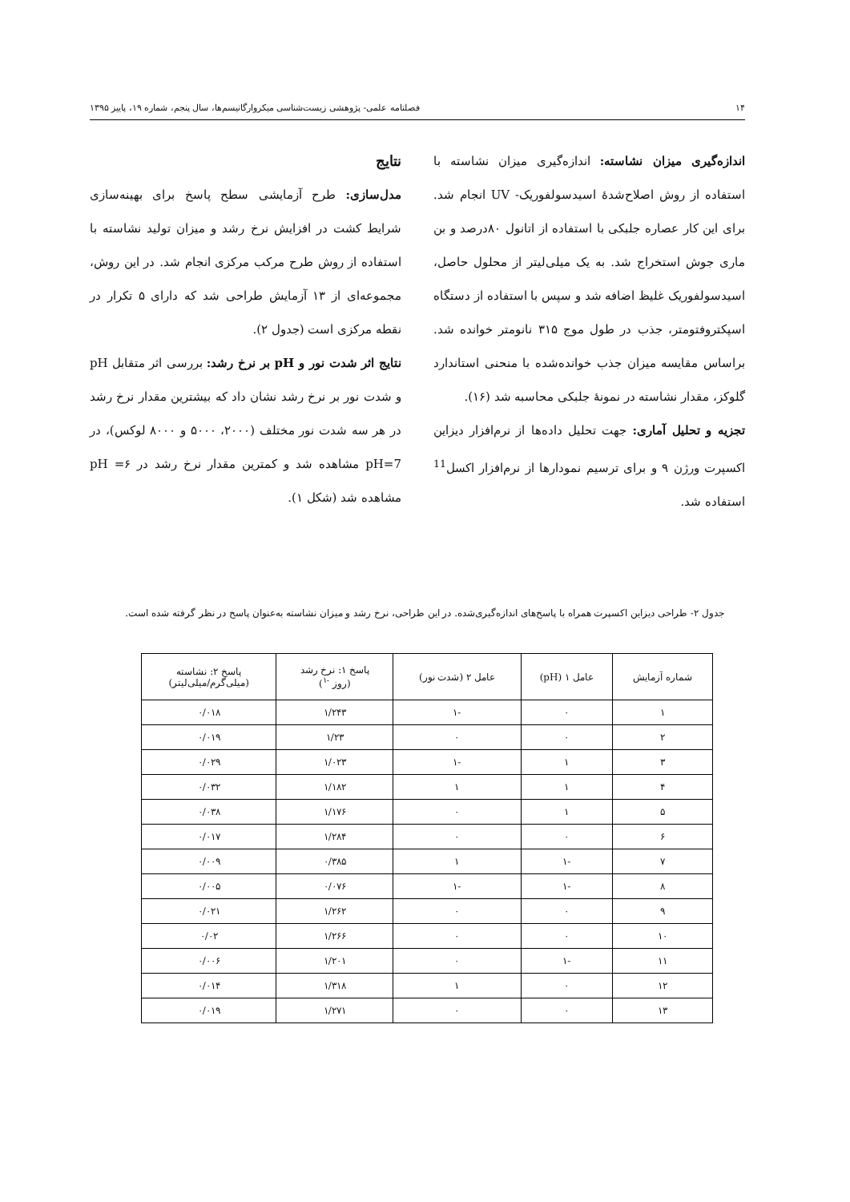۱۴ فصلنامه علمی- پژوهشی زیست‌شناسی میکروارگانیسم‌ها، سال پنجم، شماره ۱۹، پاییز ۱۳۹۵
اندازه‌گیری میزان نشاسته: اندازه‌گیری میزان نشاسته با استفاده از روش اصلاح‌شدهٔ اسیدسولفوریک- UV انجام شد. برای این کار عصاره جلبکی با استفاده از اتانول ۸۰درصد و بن ماری جوش استخراج شد. به یک میلی‌لیتر از محلول حاصل، اسیدسولفوریک غلیظ اضافه شد و سپس با استفاده از دستگاه اسپکتروفتومتر، جذب در طول موج ۳۱۵ نانومتر خوانده شد. براساس مقایسه میزان جذب خوانده‌شده با منحنی استاندارد گلوکز، مقدار نشاسته در نمونهٔ جلبکی محاسبه شد (۱۶).
تجزیه و تحلیل آماری: جهت تحلیل داده‌ها از نرم‌افزار دیزاین اکسپرت ورژن ۹ و برای ترسیم نمودارها از نرم‌افزار اکسل<sup>11</sup> استفاده شد.
نتایج
مدل‌سازی: طرح آزمایشی سطح پاسخ برای بهینه‌سازی شرایط کشت در افزایش نرخ رشد و میزان تولید نشاسته با استفاده از روش طرح مرکب مرکزی انجام شد. در این روش، مجموعه‌ای از ۱۳ آزمایش طراحی شد که دارای ۵ تکرار در نقطه مرکزی است (جدول ۲).
نتایج اثر شدت نور و pH بر نرخ رشد: بررسی اثر متقابل pH و شدت نور بر نرخ رشد نشان داد که بیشترین مقدار نرخ رشد در هر سه شدت نور مختلف (۲۰۰۰، ۵۰۰۰ و ۸۰۰۰ لوکس)، در pH=7 مشاهده شد و کمترین مقدار نرخ رشد در pH =۶ مشاهده شد (شکل ۱).
جدول ۲- طراحی دیزاین اکسپرت همراه با پاسخ‌های اندازه‌گیری‌شده. در این طراحی، نرخ رشد و میزان نشاسته به‌عنوان پاسخ در نظر گرفته شده است.
| شماره آزمایش | عامل ۱ (pH) | عامل ۲ (شدت نور) | پاسخ ۱: نرخ رشد (روز <sup>-۱</sup>) | پاسخ ۲: نشاسته (میلی‌گرم/میلی‌لیتر) |
| --- | --- | --- | --- | --- |
| ۱ | ۰ | -۱ | ۱/۲۴۳ | ۰/۰۱۸ |
| ۲ | ۰ | ۰ | ۱/۲۳ | ۰/۰۱۹ |
| ۳ | ۱ | -۱ | ۱/۰۲۳ | ۰/۰۲۹ |
| ۴ | ۱ | ۱ | ۱/۱۸۲ | ۰/۰۳۲ |
| ۵ | ۱ | ۰ | ۱/۱۷۶ | ۰/۰۳۸ |
| ۶ | ۰ | ۰ | ۱/۲۸۴ | ۰/۰۱۷ |
| ۷ | -۱ | ۱ | ۰/۳۸۵ | ۰/۰۰۹ |
| ۸ | -۱ | -۱ | ۰/۰۷۶ | ۰/۰۰۵ |
| ۹ | ۰ | ۰ | ۱/۲۶۲ | ۰/۰۲۱ |
| ۱۰ | ۰ | ۰ | ۱/۲۶۶ | ۰/۰۲ |
| ۱۱ | -۱ | ۰ | ۱/۲۰۱ | ۰/۰۰۶ |
| ۱۲ | ۰ | ۱ | ۱/۳۱۸ | ۰/۰۱۴ |
| ۱۳ | ۰ | ۰ | ۱/۲۷۱ | ۰/۰۱۹ |